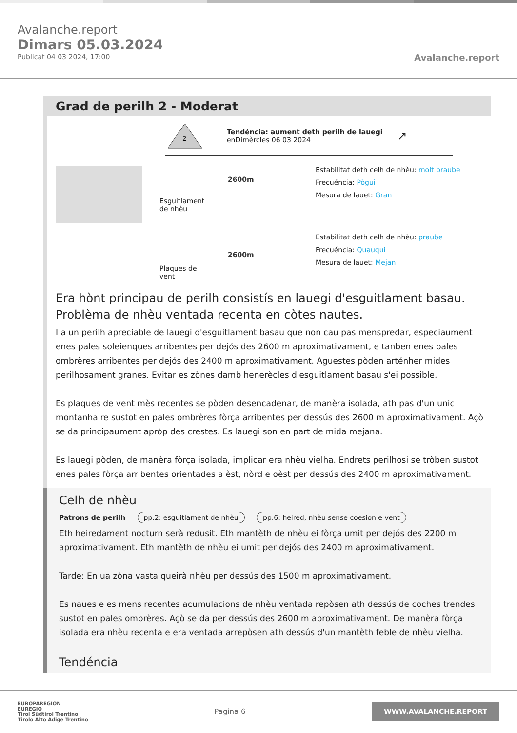Avalanche.report
Dimars 05.03.2024
Publicat 04 03 2024, 17:00
Avalanche.report
Grad de perilh 2 - Moderat
2
Tendéncia: aument deth perilh de lauegi
enDimèrcles 06 03 2024
↗
Esguitlament de nhèu
2600m
Estabilitat deth celh de nhèu: molt praube
Frecuéncia: Pògui
Mesura de lauet: Gran
Plaques de vent
2600m
Estabilitat deth celh de nhèu: praube
Frecuéncia: Quauqui
Mesura de lauet: Mejan
Era hònt principau de perilh consistís en lauegi d'esguitlament basau. Problèma de nhèu ventada recenta en còtes nautes.
I a un perilh apreciable de lauegi d'esguitlament basau que non cau pas menspredar, especiaument enes pales soleienques arribentes per dejós des 2600 m aproximativament, e tanben enes pales ombrères arribentes per dejós des 2400 m aproximativament. Aguestes pòden arténher mides perilhosament granes. Evitar es zònes damb henerècles d'esguitlament basau s'ei possible.
Es plaques de vent mès recentes se pòden desencadenar, de manèra isolada, ath pas d'un unic montanhaire sustot en pales ombrères fòrça arribentes per dessús des 2600 m aproximativament. Açò se da principaument apròp des crestes. Es lauegi son en part de mida mejana.
Es lauegi pòden, de manèra fòrça isolada, implicar era nhèu vielha. Endrets perilhosi se tròben sustot enes pales fòrça arribentes orientades a èst, nòrd e oèst per dessús des 2400 m aproximativament.
Celh de nhèu
Patrons de perilh pp.2: esguitlament de nhèu pp.6: heired, nhèu sense coesion e vent
Eth heiredament nocturn serà redusit. Eth mantèth de nhèu ei fòrça umit per dejós des 2200 m aproximativament. Eth mantèth de nhèu ei umit per dejós des 2400 m aproximativament.
Tarde: En ua zòna vasta queirà nhèu per dessús des 1500 m aproximativament.
Es naues e es mens recentes acumulacions de nhèu ventada repòsen ath dessús de coches trendes sustot en pales ombrères. Açò se da per dessús des 2600 m aproximativament. De manèra fòrça isolada era nhèu recenta e era ventada arrepòsen ath dessús d'un mantèth feble de nhèu vielha.
Tendéncia
EUROPAREGION
EUREGIO
Tirol Südtirol Trentino
Tirolo Alto Adige Trentino
Pagina 6
WWW.AVALANCHE.REPORT